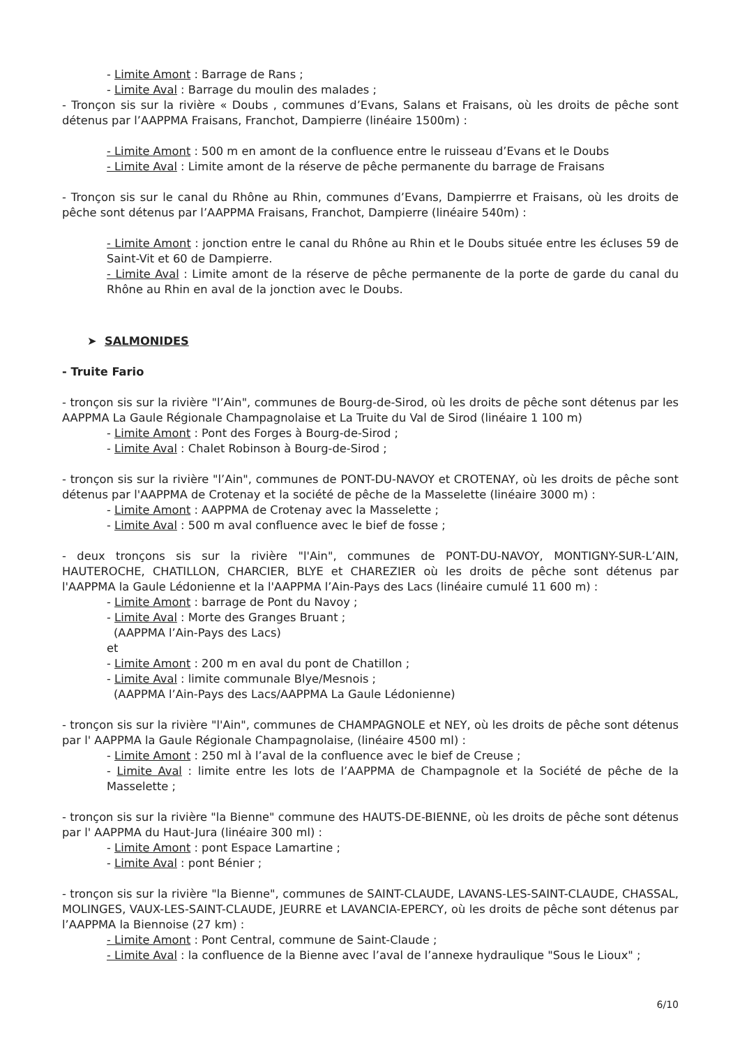- Limite Amont : Barrage de Rans ;
- Limite Aval : Barrage du moulin des malades ;
- Tronçon sis sur la rivière « Doubs , communes d’Evans, Salans et Fraisans, où les droits de pêche sont détenus par l’AAPPMA Fraisans, Franchot, Dampierre (linéaire 1500m) :
- Limite Amont : 500 m en amont de la confluence entre le ruisseau d’Evans et le Doubs
- Limite Aval : Limite amont de la réserve de pêche permanente du barrage de Fraisans
- Tronçon sis sur le canal du Rhône au Rhin, communes d’Evans, Dampierrre et Fraisans, où les droits de pêche sont détenus par l’AAPPMA Fraisans, Franchot, Dampierre (linéaire 540m) :
- Limite Amont : jonction entre le canal du Rhône au Rhin et le Doubs située entre les écluses 59 de Saint-Vit et 60 de Dampierre.
- Limite Aval : Limite amont de la réserve de pêche permanente de la porte de garde du canal du Rhône au Rhin en aval de la jonction avec le Doubs.
➤ SALMONIDES
- Truite Fario
- tronçon sis sur la rivière "l’Ain", communes de Bourg-de-Sirod, où les droits de pêche sont détenus par les AAPPMA La Gaule Régionale Champagnolaise et La Truite du Val de Sirod (linéaire 1 100 m)
- Limite Amont : Pont des Forges à Bourg-de-Sirod ;
- Limite Aval : Chalet Robinson à Bourg-de-Sirod ;
- tronçon sis sur la rivière "l’Ain", communes de PONT-DU-NAVOY et CROTENAY, où les droits de pêche sont détenus par l'AAPPMA de Crotenay et la société de pêche de la Masselette (linéaire 3000 m) :
- Limite Amont : AAPPMA de Crotenay avec la Masselette ;
- Limite Aval : 500 m aval confluence avec le bief de fosse ;
- deux tronçons sis sur la rivière "l'Ain", communes de PONT-DU-NAVOY, MONTIGNY-SUR-L’AIN, HAUTEROCHE, CHATILLON, CHARCIER, BLYE et CHAREZIER où les droits de pêche sont détenus par l'AAPPMA la Gaule Lédonienne et la l'AAPPMA l’Ain-Pays des Lacs (linéaire cumulé 11 600 m) :
- Limite Amont : barrage de Pont du Navoy ;
- Limite Aval : Morte des Granges Bruant ;
(AAPPMA l’Ain-Pays des Lacs)
et
- Limite Amont : 200 m en aval du pont de Chatillon ;
- Limite Aval : limite communale Blye/Mesnois ;
(AAPPMA l’Ain-Pays des Lacs/AAPPMA La Gaule Lédonienne)
- tronçon sis sur la rivière "l'Ain", communes de CHAMPAGNOLE et NEY, où les droits de pêche sont détenus par l' AAPPMA la Gaule Régionale Champagnolaise, (linéaire 4500 ml) :
- Limite Amont : 250 ml à l’aval de la confluence avec le bief de Creuse ;
- Limite Aval : limite entre les lots de l’AAPPMA de Champagnole et la Société de pêche de la Masselette ;
- tronçon sis sur la rivière "la Bienne" commune des HAUTS-DE-BIENNE, où les droits de pêche sont détenus par l' AAPPMA du Haut-Jura (linéaire 300 ml) :
- Limite Amont : pont Espace Lamartine ;
- Limite Aval : pont Bénier ;
- tronçon sis sur la rivière "la Bienne", communes de SAINT-CLAUDE, LAVANS-LES-SAINT-CLAUDE, CHASSAL, MOLINGES, VAUX-LES-SAINT-CLAUDE, JEURRE et LAVANCIA-EPERCY, où les droits de pêche sont détenus par l’AAPPMA la Biennoise (27 km) :
- Limite Amont : Pont Central, commune de Saint-Claude ;
- Limite Aval : la confluence de la Bienne avec l’aval de l’annexe hydraulique "Sous le Lioux" ;
6/10